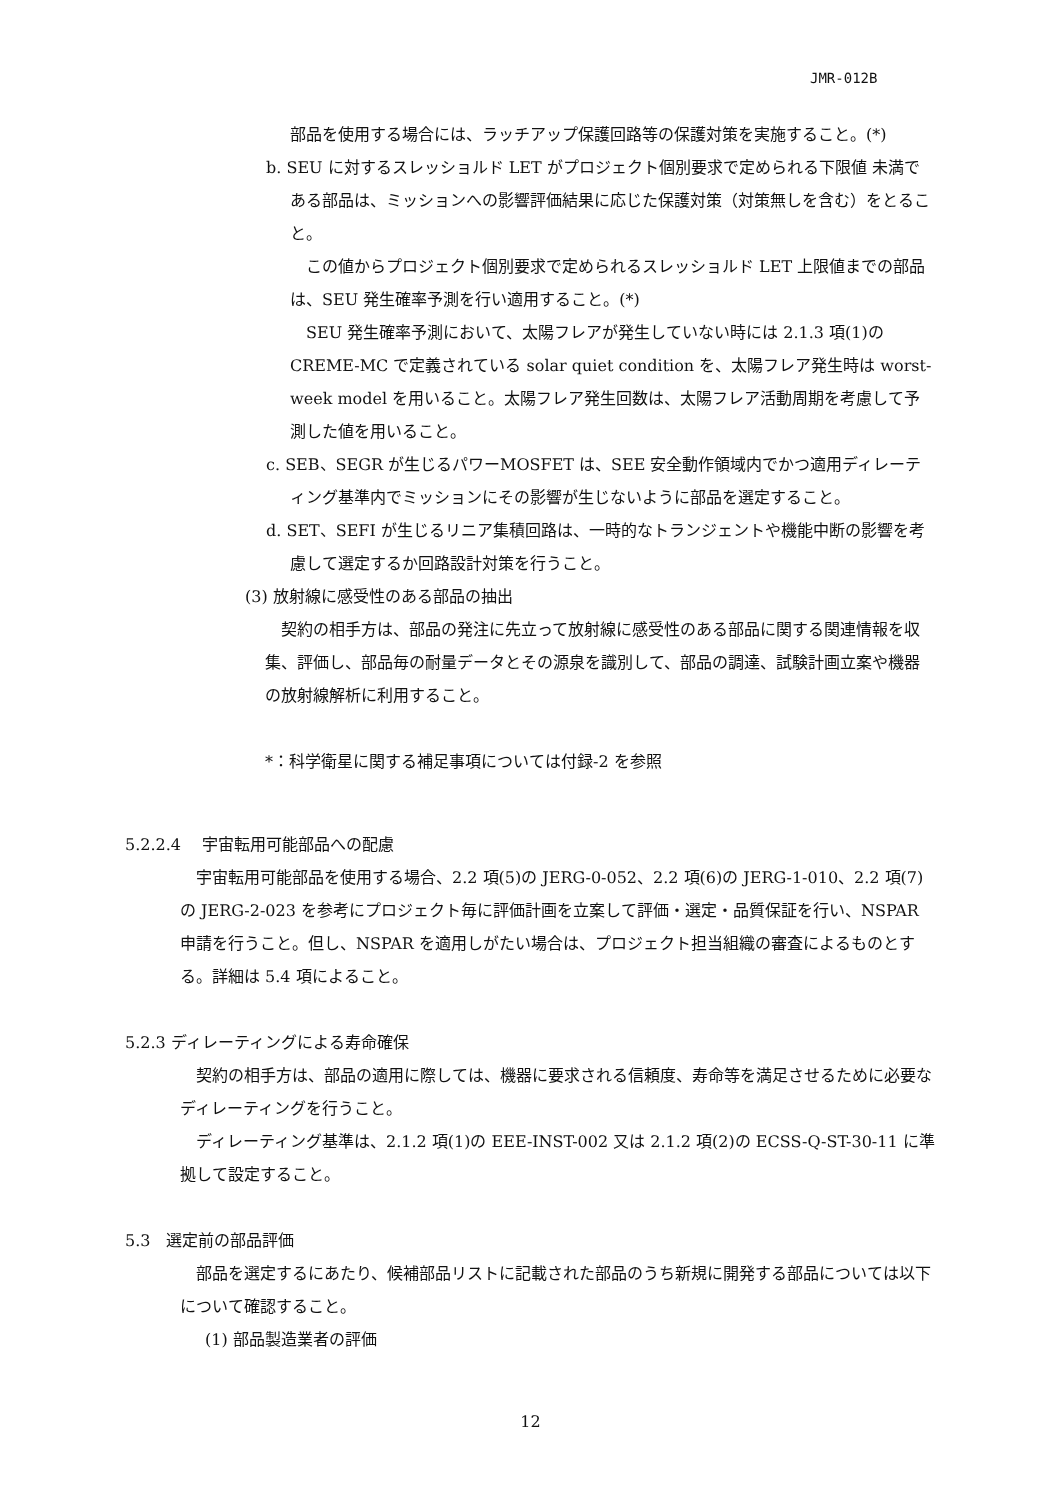JMR-012B
部品を使用する場合には、ラッチアップ保護回路等の保護対策を実施すること。(*)
b. SEU に対するスレッショルド LET がプロジェクト個別要求で定められる下限値 未満である部品は、ミッションへの影響評価結果に応じた保護対策（対策無しを含む）をとること。
この値からプロジェクト個別要求で定められるスレッショルド LET 上限値までの部品は、SEU 発生確率予測を行い適用すること。(*)
SEU 発生確率予測において、太陽フレアが発生していない時には 2.1.3 項(1)の CREME-MC で定義されている solar quiet condition を、太陽フレア発生時は worst-week model を用いること。太陽フレア発生回数は、太陽フレア活動周期を考慮して予測した値を用いること。
c. SEB、SEGR が生じるパワーMOSFET は、SEE 安全動作領域内でかつ適用ディレーティング基準内でミッションにその影響が生じないように部品を選定すること。
d. SET、SEFI が生じるリニア集積回路は、一時的なトランジェントや機能中断の影響を考慮して選定するか回路設計対策を行うこと。
(3) 放射線に感受性のある部品の抽出
契約の相手方は、部品の発注に先立って放射線に感受性のある部品に関する関連情報を収集、評価し、部品毎の耐量データとその源泉を識別して、部品の調達、試験計画立案や機器の放射線解析に利用すること。
*：科学衛星に関する補足事項については付録-2 を参照
5.2.2.4　 宇宙転用可能部品への配慮
宇宙転用可能部品を使用する場合、2.2 項(5)の JERG-0-052、2.2 項(6)の JERG-1-010、2.2 項(7)の JERG-2-023 を参考にプロジェクト毎に評価計画を立案して評価・選定・品質保証を行い、NSPAR 申請を行うこと。但し、NSPAR を適用しがたい場合は、プロジェクト担当組織の審査によるものとする。詳細は 5.4 項によること。
5.2.3 ディレーティングによる寿命確保
契約の相手方は、部品の適用に際しては、機器に要求される信頼度、寿命等を満足させるために必要なディレーティングを行うこと。
ディレーティング基準は、2.1.2 項(1)の EEE-INST-002 又は 2.1.2 項(2)の ECSS-Q-ST-30-11 に準拠して設定すること。
5.3　選定前の部品評価
部品を選定するにあたり、候補部品リストに記載された部品のうち新規に開発する部品については以下について確認すること。
(1) 部品製造業者の評価
12